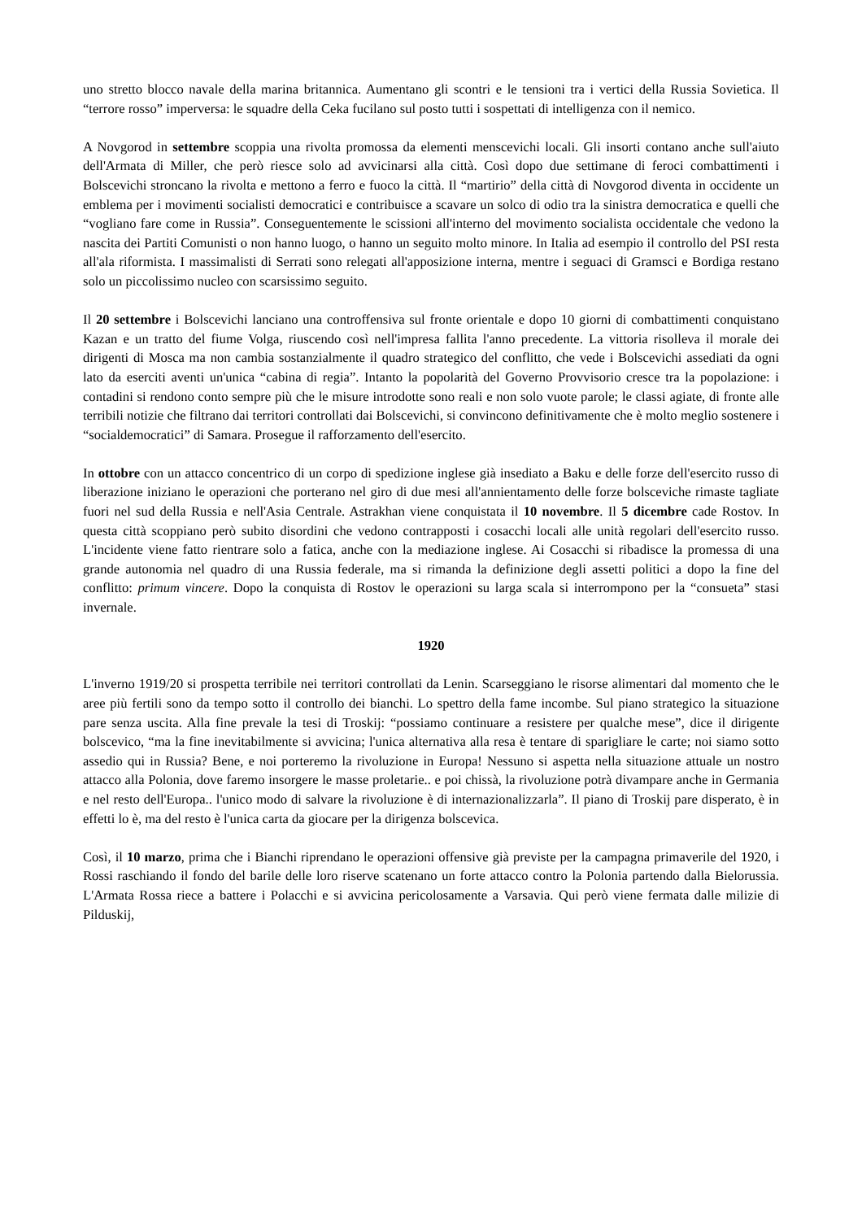uno stretto blocco navale della marina britannica. Aumentano gli scontri e le tensioni tra i vertici della Russia Sovietica. Il “terrore rosso” imperversa: le squadre della Ceka fucilano sul posto tutti i sospettati di intelligenza con il nemico.
A Novgorod in settembre scoppia una rivolta promossa da elementi menscevichi locali. Gli insorti contano anche sull'aiuto dell'Armata di Miller, che però riesce solo ad avvicinarsi alla città. Così dopo due settimane di feroci combattimenti i Bolscevichi stroncano la rivolta e mettono a ferro e fuoco la città. Il “martirio” della città di Novgorod diventa in occidente un emblema per i movimenti socialisti democratici e contribuisce a scavare un solco di odio tra la sinistra democratica e quelli che “vogliano fare come in Russia”. Conseguentemente le scissioni all'interno del movimento socialista occidentale che vedono la nascita dei Partiti Comunisti o non hanno luogo, o hanno un seguito molto minore. In Italia ad esempio il controllo del PSI resta all'ala riformista. I massimalisti di Serrati sono relegati all'apposizione interna, mentre i seguaci di Gramsci e Bordiga restano solo un piccolissimo nucleo con scarsissimo seguito.
Il 20 settembre i Bolscevichi lanciano una controffensiva sul fronte orientale e dopo 10 giorni di combattimenti conquistano Kazan e un tratto del fiume Volga, riuscendo così nell'impresa fallita l'anno precedente. La vittoria risolleva il morale dei dirigenti di Mosca ma non cambia sostanzialmente il quadro strategico del conflitto, che vede i Bolscevichi assediati da ogni lato da eserciti aventi un'unica “cabina di regia”. Intanto la popolarità del Governo Provvisorio cresce tra la popolazione: i contadini si rendono conto sempre più che le misure introdotte sono reali e non solo vuote parole; le classi agiate, di fronte alle terribili notizie che filtrano dai territori controllati dai Bolscevichi, si convincono definitivamente che è molto meglio sostenere i “socialdemocratici” di Samara. Prosegue il rafforzamento dell'esercito.
In ottobre con un attacco concentrico di un corpo di spedizione inglese già insediato a Baku e delle forze dell'esercito russo di liberazione iniziano le operazioni che porterano nel giro di due mesi all'annientamento delle forze bolsceviche rimaste tagliate fuori nel sud della Russia e nell'Asia Centrale. Astrakhan viene conquistata il 10 novembre. Il 5 dicembre cade Rostov. In questa città scoppiano però subito disordini che vedono contrapposti i cosacchi locali alle unità regolari dell'esercito russo. L'incidente viene fatto rientrare solo a fatica, anche con la mediazione inglese. Ai Cosacchi si ribadisce la promessa di una grande autonomia nel quadro di una Russia federale, ma si rimanda la definizione degli assetti politici a dopo la fine del conflitto: primum vincere. Dopo la conquista di Rostov le operazioni su larga scala si interrompono per la “consueta” stasi invernale.
1920
L'inverno 1919/20 si prospetta terribile nei territori controllati da Lenin. Scarseggiano le risorse alimentari dal momento che le aree più fertili sono da tempo sotto il controllo dei bianchi. Lo spettro della fame incombe. Sul piano strategico la situazione pare senza uscita. Alla fine prevale la tesi di Troskij: “possiamo continuare a resistere per qualche mese”, dice il dirigente bolscevico, “ma la fine inevitabilmente si avvicina; l'unica alternativa alla resa è tentare di sparigliare le carte; noi siamo sotto assedio qui in Russia? Bene, e noi porteremo la rivoluzione in Europa! Nessuno si aspetta nella situazione attuale un nostro attacco alla Polonia, dove faremo insorgere le masse proletarie.. e poi chissà, la rivoluzione potrà divampare anche in Germania e nel resto dell'Europa.. l'unico modo di salvare la rivoluzione è di internazionalizzarla”. Il piano di Troskij pare disperato, è in effetti lo è, ma del resto è l'unica carta da giocare per la dirigenza bolscevica.
Così, il 10 marzo, prima che i Bianchi riprendano le operazioni offensive già previste per la campagna primaverile del 1920, i Rossi raschiando il fondo del barile delle loro riserve scatenano un forte attacco contro la Polonia partendo dalla Bielorussia. L'Armata Rossa riece a battere i Polacchi e si avvicina pericolosamente a Varsavia. Qui però viene fermata dalle milizie di Pilduskij,